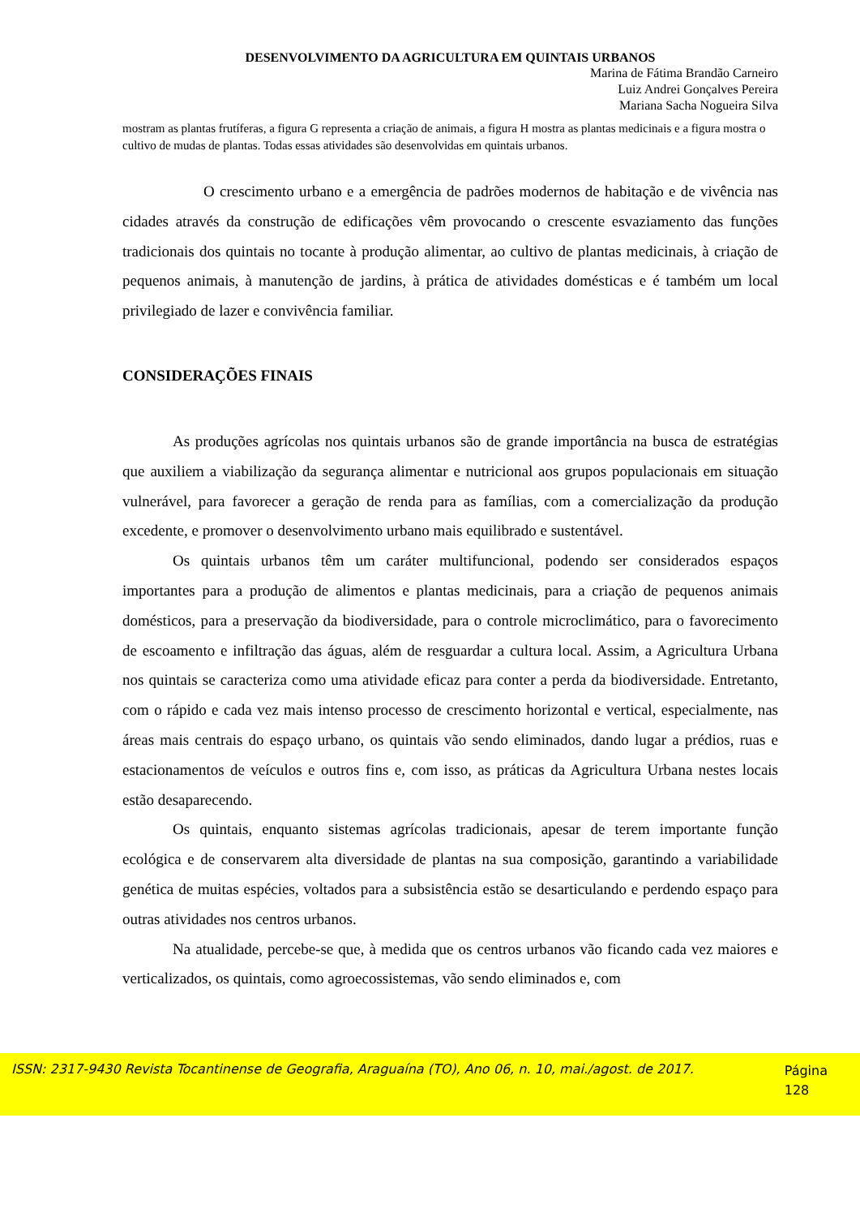DESENVOLVIMENTO DA AGRICULTURA EM QUINTAIS URBANOS
Marina de Fátima Brandão Carneiro
Luiz Andrei Gonçalves Pereira
Mariana Sacha Nogueira Silva
mostram as plantas frutíferas, a figura G representa a criação de animais, a figura H mostra as plantas medicinais e a figura mostra o cultivo de mudas de plantas. Todas essas atividades são desenvolvidas em quintais urbanos.
O crescimento urbano e a emergência de padrões modernos de habitação e de vivência nas cidades através da construção de edificações vêm provocando o crescente esvaziamento das funções tradicionais dos quintais no tocante à produção alimentar, ao cultivo de plantas medicinais, à criação de pequenos animais, à manutenção de jardins, à prática de atividades domésticas e é também um local privilegiado de lazer e convivência familiar.
CONSIDERAÇÕES FINAIS
As produções agrícolas nos quintais urbanos são de grande importância na busca de estratégias que auxiliem a viabilização da segurança alimentar e nutricional aos grupos populacionais em situação vulnerável, para favorecer a geração de renda para as famílias, com a comercialização da produção excedente, e promover o desenvolvimento urbano mais equilibrado e sustentável.
Os quintais urbanos têm um caráter multifuncional, podendo ser considerados espaços importantes para a produção de alimentos e plantas medicinais, para a criação de pequenos animais domésticos, para a preservação da biodiversidade, para o controle microclimático, para o favorecimento de escoamento e infiltração das águas, além de resguardar a cultura local. Assim, a Agricultura Urbana nos quintais se caracteriza como uma atividade eficaz para conter a perda da biodiversidade. Entretanto, com o rápido e cada vez mais intenso processo de crescimento horizontal e vertical, especialmente, nas áreas mais centrais do espaço urbano, os quintais vão sendo eliminados, dando lugar a prédios, ruas e estacionamentos de veículos e outros fins e, com isso, as práticas da Agricultura Urbana nestes locais estão desaparecendo.
Os quintais, enquanto sistemas agrícolas tradicionais, apesar de terem importante função ecológica e de conservarem alta diversidade de plantas na sua composição, garantindo a variabilidade genética de muitas espécies, voltados para a subsistência estão se desarticulando e perdendo espaço para outras atividades nos centros urbanos.
Na atualidade, percebe-se que, à medida que os centros urbanos vão ficando cada vez maiores e verticalizados, os quintais, como agroecossistemas, vão sendo eliminados e, com
ISSN: 2317-9430 Revista Tocantinense de Geografia, Araguaína (TO), Ano 06, n. 10, mai./agost. de 2017. Página
128